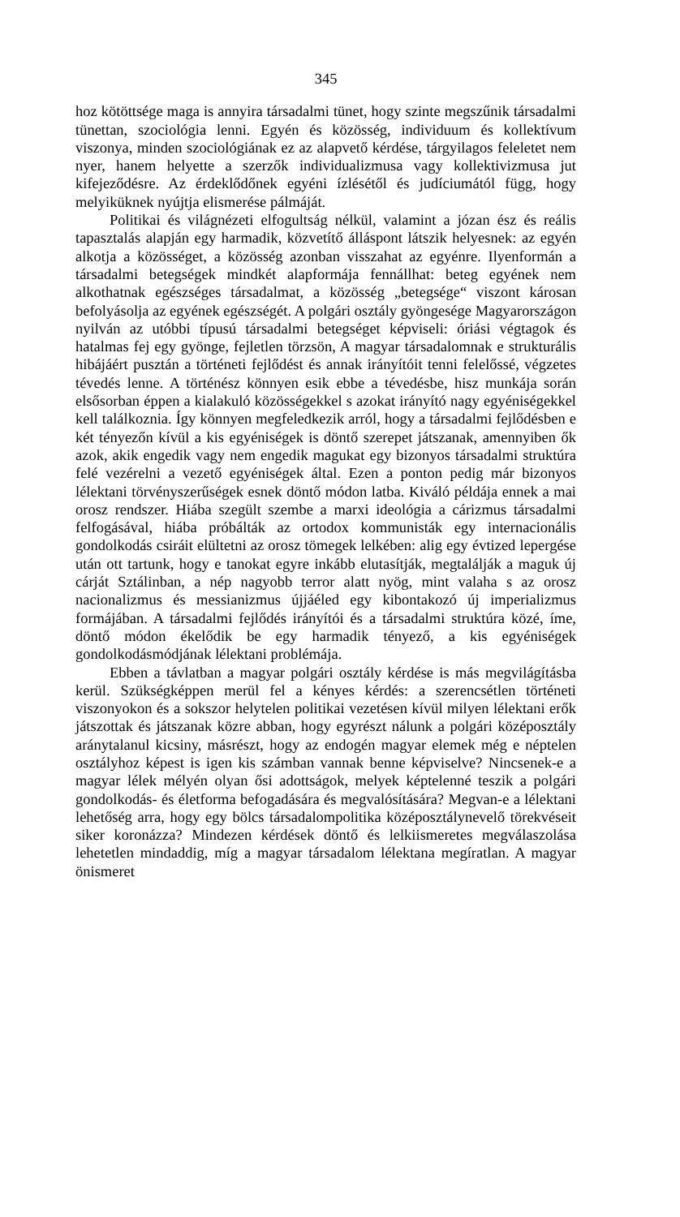345
hoz kötöttsége maga is annyira társadalmi tünet, hogy szinte megszűnik társadalmi tünettan, szociológia lenni. Egyén és közösség, individuum és kollektívum viszonya, minden szociológiának ez az alapvető kérdése, tárgyilagos feleletet nem nyer, hanem helyette a szerzők individualizmusa vagy kollektivizmusa jut kifejeződésre. Az érdeklődőnek egyéni ízlésétől és judíciumától függ, hogy melyiküknek nyújtja elismerése pálmáját.
Politikai és világnézeti elfogultság nélkül, valamint a józan ész és reális tapasztalás alapján egy harmadik, közvetítő álláspont látszik helyesnek: az egyén alkotja a közösséget, a közösség azonban visszahat az egyénre. Ilyenformán a társadalmi betegségek mindkét alapformája fennállhat: beteg egyének nem alkothatnak egészséges társadalmat, a közösség „betegsége“ viszont károsan befolyásolja az egyének egészségét. A polgári osztály gyöngesége Magyarországon nyilván az utóbbi típusú társadalmi betegséget képviseli: óriási végtagok és hatalmas fej egy gyönge, fejletlen törzsön, A magyar társadalomnak e strukturális hibájáért pusztán a történeti fejlődést és annak irányítóit tenni felelőssé, végzetes tévedés lenne. A történész könnyen esik ebbe a tévedésbe, hisz munkája során elsősorban éppen a kialakuló közösségekkel s azokat irányító nagy egyéniségekkel kell találkoznia. Így könnyen megfeledkezik arról, hogy a társadalmi fejlődésben e két tényezőn kívül a kis egyéniségek is döntő szerepet játszanak, amennyiben ők azok, akik engedik vagy nem engedik magukat egy bizonyos társadalmi struktúra felé vezérelni a vezető egyéniségek által. Ezen a ponton pedig már bizonyos lélektani törvényszerűségek esnek döntő módon latba. Kiváló példája ennek a mai orosz rendszer. Hiába szegült szembe a marxi ideológia a cárizmus társadalmi felfogásával, hiába próbálták az ortodox kommunisták egy internacionális gondolkodás csiráit elültetni az orosz tömegek lelkében: alig egy évtized lepergése után ott tartunk, hogy e tanokat egyre inkább elutasítják, megtalálják a maguk új cárját Sztálinban, a nép nagyobb terror alatt nyög, mint valaha s az orosz nacionalizmus és messianizmus újjáéled egy kibontakozó új imperializmus formájában. A társadalmi fejlődés irányítói és a társadalmi struktúra közé, íme, döntő módon ékelődik be egy harmadik tényező, a kis egyéniségek gondolkodásmódjának lélektani problémája.
Ebben a távlatban a magyar polgári osztály kérdése is más megvilágításba kerül. Szükségképpen merül fel a kényes kérdés: a szerencsétlen történeti viszonyokon és a sokszor helytelen politikai vezetésen kívül milyen lélektani erők játszottak és játszanak közre abban, hogy egyrészt nálunk a polgári középosztály aránytalanul kicsiny, másrészt, hogy az endogén magyar elemek még e néptelen osztályhoz képest is igen kis számban vannak benne képviselve? Nincsenek-e a magyar lélek mélyén olyan ősi adottságok, melyek képtelenné teszik a polgári gondolkodás- és életforma befogadására és megvalósítására? Megvan-e a lélektani lehetőség arra, hogy egy bölcs társadalompolitika középosztálynevelő törekvéseit siker koronázza? Mindezen kérdések döntő és lelkiismeretes megválaszolása lehetetlen mindaddig, míg a magyar társadalom lélektana megíratlan. A magyar önismeret